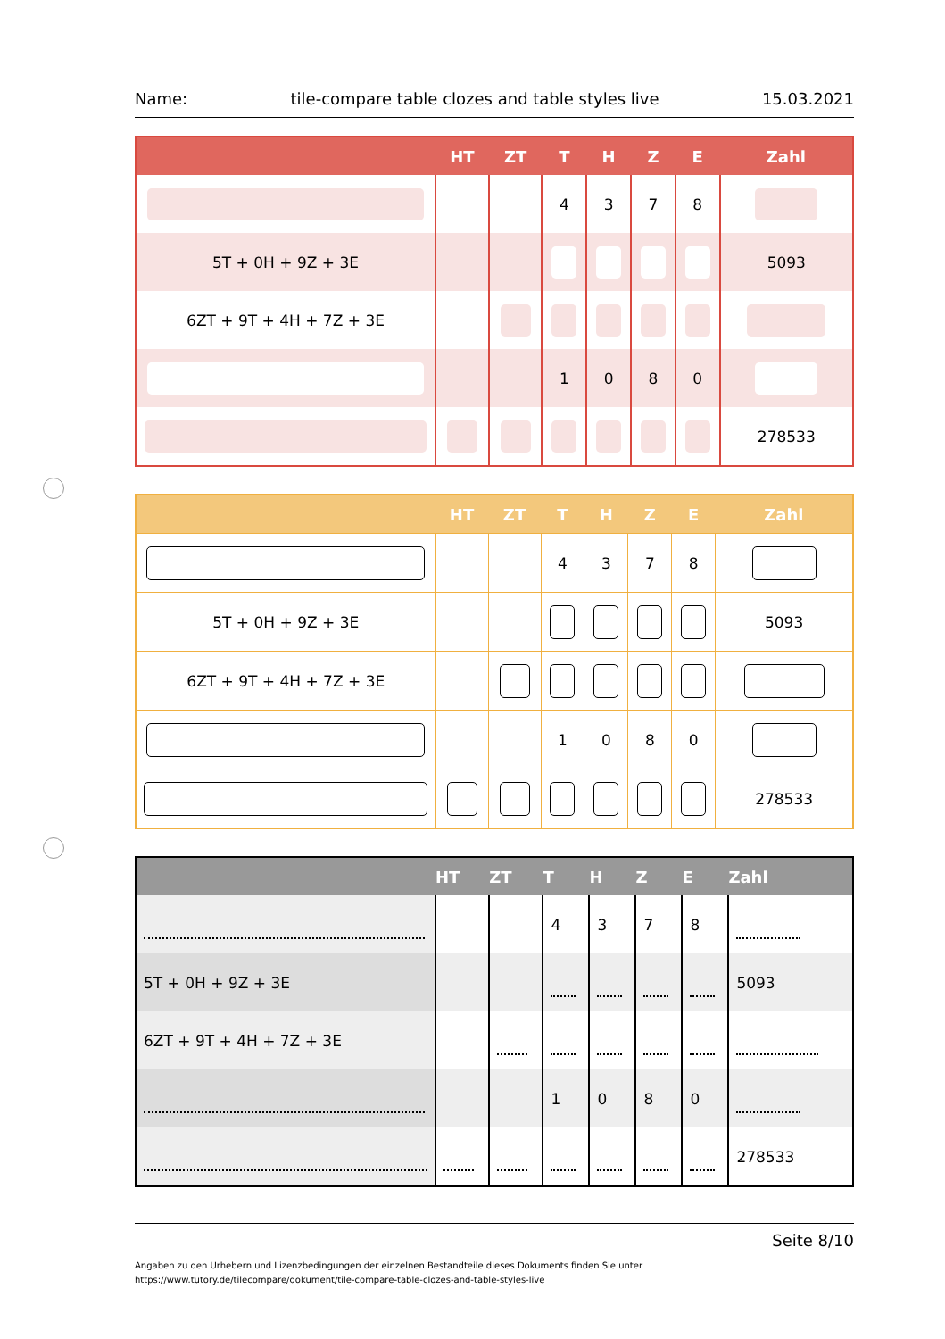Name: tile-compare table clozes and table styles live 15.03.2021
| | HT | ZT | T | H | Z | E | Zahl |
| --- | --- | --- | --- | --- | --- | --- | --- |
| | | | 4 | 3 | 7 | 8 | |
| 5T + 0H + 9Z + 3E | | | | | | | 5093 |
| 6ZT + 9T + 4H + 7Z + 3E | | | | | | | |
| | | | 1 | 0 | 8 | 0 | |
| | | | | | | | 278533 |
| | HT | ZT | T | H | Z | E | Zahl |
| --- | --- | --- | --- | --- | --- | --- | --- |
| | | | 4 | 3 | 7 | 8 | |
| 5T + 0H + 9Z + 3E | | | | | | | 5093 |
| 6ZT + 9T + 4H + 7Z + 3E | | | | | | | |
| | | | 1 | 0 | 8 | 0 | |
| | | | | | | | 278533 |
| | HT | ZT | T | H | Z | E | Zahl |
| --- | --- | --- | --- | --- | --- | --- | --- |
| | | | 4 | 3 | 7 | 8 | |
| 5T + 0H + 9Z + 3E | | | | | | | 5093 |
| 6ZT + 9T + 4H + 7Z + 3E | | | | | | | |
| | | | 1 | 0 | 8 | 0 | |
| | | | | | | | 278533 |
Seite 8/10
Angaben zu den Urhebern und Lizenzbedingungen der einzelnen Bestandteile dieses Dokuments finden Sie unter
https://www.tutory.de/tilecompare/dokument/tile-compare-table-clozes-and-table-styles-live